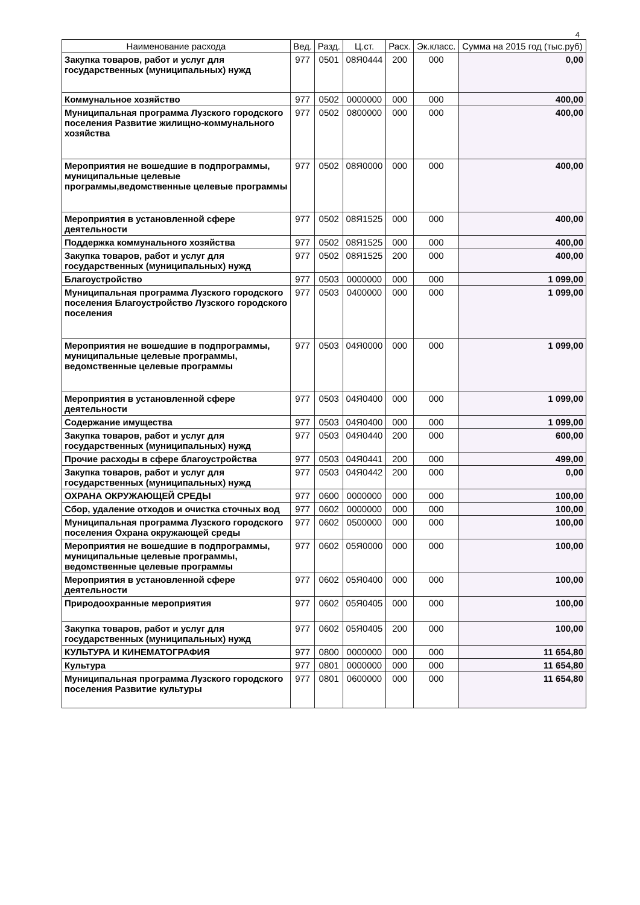4
| Наименование расхода | Вед. | Разд. | Ц.ст. | Расх. | Эк.класс. | Сумма на 2015 год (тыс.руб) |
| --- | --- | --- | --- | --- | --- | --- |
| Закупка товаров, работ и услуг для государственных (муниципальных) нужд | 977 | 0501 | 08Я0444 | 200 | 000 | 0,00 |
| Коммунальное хозяйство | 977 | 0502 | 0000000 | 000 | 000 | 400,00 |
| Муниципальная программа Лузского городского поселения Развитие жилищно-коммунального хозяйства | 977 | 0502 | 0800000 | 000 | 000 | 400,00 |
| Мероприятия не вошедшие в подпрограммы, муниципальные целевые программы,ведомственные целевые программы | 977 | 0502 | 08Я0000 | 000 | 000 | 400,00 |
| Мероприятия в установленной сфере деятельности | 977 | 0502 | 08Я1525 | 000 | 000 | 400,00 |
| Поддержка коммунального хозяйства | 977 | 0502 | 08Я1525 | 000 | 000 | 400,00 |
| Закупка товаров, работ и услуг для государственных (муниципальных) нужд | 977 | 0502 | 08Я1525 | 200 | 000 | 400,00 |
| Благоустройство | 977 | 0503 | 0000000 | 000 | 000 | 1 099,00 |
| Муниципальная программа Лузского городского поселения Благоустройство Лузского городского поселения | 977 | 0503 | 0400000 | 000 | 000 | 1 099,00 |
| Мероприятия не вошедшие в подпрограммы, муниципальные целевые программы, ведомственные целевые программы | 977 | 0503 | 04Я0000 | 000 | 000 | 1 099,00 |
| Мероприятия в установленной сфере деятельности | 977 | 0503 | 04Я0400 | 000 | 000 | 1 099,00 |
| Содержание имущества | 977 | 0503 | 04Я0400 | 000 | 000 | 1 099,00 |
| Закупка товаров, работ и услуг для государственных (муниципальных) нужд | 977 | 0503 | 04Я0440 | 200 | 000 | 600,00 |
| Прочие расходы в сфере благоустройства | 977 | 0503 | 04Я0441 | 200 | 000 | 499,00 |
| Закупка товаров, работ и услуг для государственных (муниципальных) нужд | 977 | 0503 | 04Я0442 | 200 | 000 | 0,00 |
| ОХРАНА ОКРУЖАЮЩЕЙ СРЕДЫ | 977 | 0600 | 0000000 | 000 | 000 | 100,00 |
| Сбор, удаление отходов и очистка сточных вод | 977 | 0602 | 0000000 | 000 | 000 | 100,00 |
| Муниципальная программа Лузского городского поселения Охрана окружающей среды | 977 | 0602 | 0500000 | 000 | 000 | 100,00 |
| Мероприятия не вошедшие в подпрограммы, муниципальные целевые программы, ведомственные целевые программы | 977 | 0602 | 05Я0000 | 000 | 000 | 100,00 |
| Мероприятия в установленной сфере деятельности | 977 | 0602 | 05Я0400 | 000 | 000 | 100,00 |
| Природоохранные мероприятия | 977 | 0602 | 05Я0405 | 000 | 000 | 100,00 |
| Закупка товаров, работ и услуг для государственных (муниципальных) нужд | 977 | 0602 | 05Я0405 | 200 | 000 | 100,00 |
| КУЛЬТУРА И КИНЕМАТОГРАФИЯ | 977 | 0800 | 0000000 | 000 | 000 | 11 654,80 |
| Культура | 977 | 0801 | 0000000 | 000 | 000 | 11 654,80 |
| Муниципальная программа Лузского городского поселения Развитие культуры | 977 | 0801 | 0600000 | 000 | 000 | 11 654,80 |